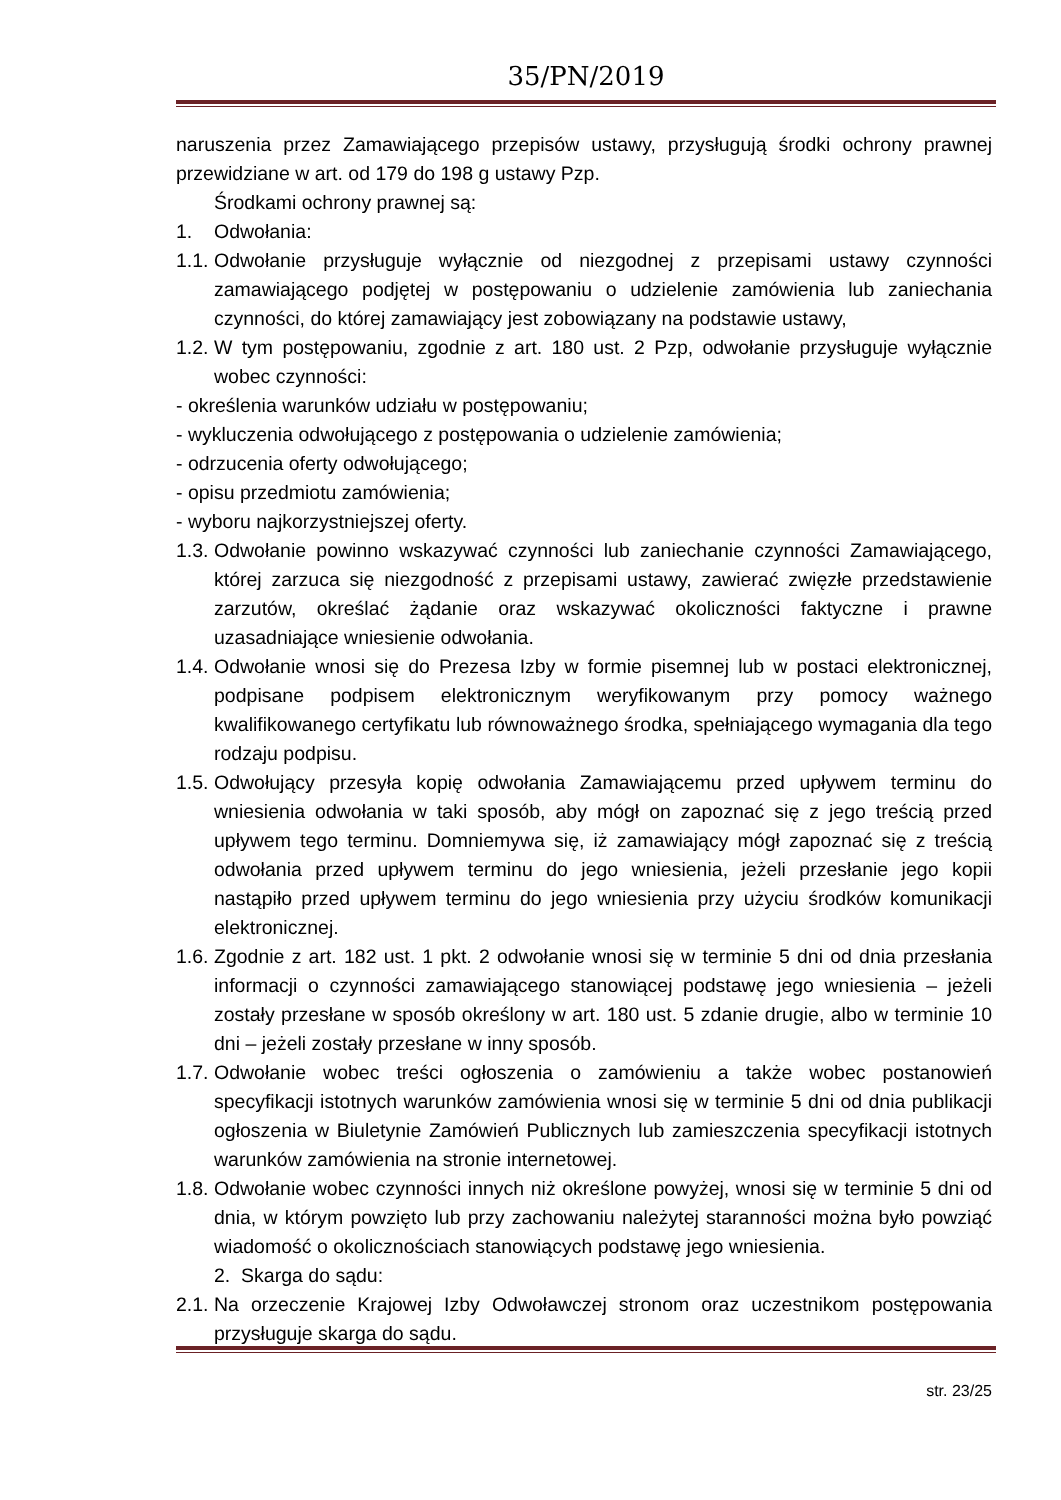35/PN/2019
naruszenia przez Zamawiającego przepisów ustawy, przysługują środki ochrony prawnej przewidziane w art. od 179 do 198 g ustawy Pzp.
Środkami ochrony prawnej są:
1. Odwołania:
1.1. Odwołanie przysługuje wyłącznie od niezgodnej z przepisami ustawy czynności zamawiającego podjętej w postępowaniu o udzielenie zamówienia lub zaniechania czynności, do której zamawiający jest zobowiązany na podstawie ustawy,
1.2. W tym postępowaniu, zgodnie z art. 180 ust. 2 Pzp, odwołanie przysługuje wyłącznie wobec czynności:
- określenia warunków udziału w postępowaniu;
- wykluczenia odwołującego z postępowania o udzielenie zamówienia;
- odrzucenia oferty odwołującego;
- opisu przedmiotu zamówienia;
- wyboru najkorzystniejszej oferty.
1.3. Odwołanie powinno wskazywać czynności lub zaniechanie czynności Zamawiającego, której zarzuca się niezgodność z przepisami ustawy, zawierać zwięzłe przedstawienie zarzutów, określać żądanie oraz wskazywać okoliczności faktyczne i prawne uzasadniające wniesienie odwołania.
1.4. Odwołanie wnosi się do Prezesa Izby w formie pisemnej lub w postaci elektronicznej, podpisane podpisem elektronicznym weryfikowanym przy pomocy ważnego kwalifikowanego certyfikatu lub równoważnego środka, spełniającego wymagania dla tego rodzaju podpisu.
1.5. Odwołujący przesyła kopię odwołania Zamawiającemu przed upływem terminu do wniesienia odwołania w taki sposób, aby mógł on zapoznać się z jego treścią przed upływem tego terminu. Domniemywa się, iż zamawiający mógł zapoznać się z treścią odwołania przed upływem terminu do jego wniesienia, jeżeli przesłanie jego kopii nastąpiło przed upływem terminu do jego wniesienia przy użyciu środków komunikacji elektronicznej.
1.6. Zgodnie z art. 182 ust. 1 pkt. 2 odwołanie wnosi się w terminie 5 dni od dnia przesłania informacji o czynności zamawiającego stanowiącej podstawę jego wniesienia – jeżeli zostały przesłane w sposób określony w art. 180 ust. 5 zdanie drugie, albo w terminie 10 dni – jeżeli zostały przesłane w inny sposób.
1.7. Odwołanie wobec treści ogłoszenia o zamówieniu a także wobec postanowień specyfikacji istotnych warunków zamówienia wnosi się w terminie 5 dni od dnia publikacji ogłoszenia w Biuletynie Zamówień Publicznych lub zamieszczenia specyfikacji istotnych warunków zamówienia na stronie internetowej.
1.8. Odwołanie wobec czynności innych niż określone powyżej, wnosi się w terminie 5 dni od dnia, w którym powzięto lub przy zachowaniu należytej staranności można było powziąć wiadomość o okolicznościach stanowiących podstawę jego wniesienia.
2. Skarga do sądu:
2.1. Na orzeczenie Krajowej Izby Odwoławczej stronom oraz uczestnikom postępowania przysługuje skarga do sądu.
str. 23/25